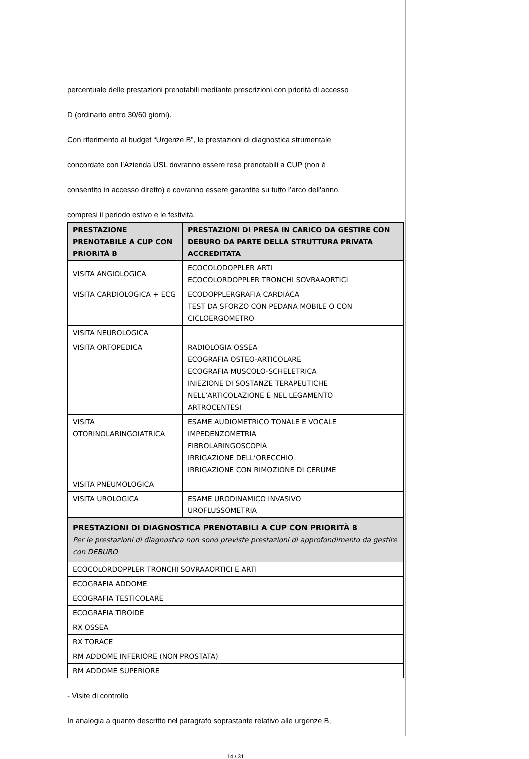percentuale delle prestazioni prenotabili mediante prescrizioni con priorità di accesso
D (ordinario entro 30/60 giorni).
Con riferimento al budget “Urgenze B”, le prestazioni di diagnostica strumentale
concordate con l’Azienda USL dovranno essere rese prenotabili a CUP (non è
consentito in accesso diretto) e dovranno essere garantite su tutto l’arco dell'anno,
compresi il periodo estivo e le festività.
| PRESTAZIONE PRENOTABILE A CUP CON PRIORITÀ B | PRESTAZIONI DI PRESA IN CARICO DA GESTIRE CON DEBURO DA PARTE DELLA STRUTTURA PRIVATA ACCREDITATA |
| --- | --- |
| VISITA ANGIOLOGICA | ECOCOLODOPPLER ARTI ECOCOLORDOPPLER TRONCHI SOVRAAORTICI |
| VISITA CARDIOLOGICA + ECG | ECODOPPLERGRAFIA CARDIACA TEST DA SFORZO CON PEDANA MOBILE O CON CICLOERGOMETRO |
| VISITA NEUROLOGICA | |
| VISITA ORTOPEDICA | RADIOLOGIA OSSEA ECOGRAFIA OSTEO-ARTICOLARE ECOGRAFIA MUSCOLO-SCHELETRICA INIEZIONE DI SOSTANZE TERAPEUTICHE NELL’ARTICOLAZIONE E NEL LEGAMENTO ARTROCENTESI |
| VISITA OTORINOLARINGOIATRICA | ESAME AUDIOMETRICO TONALE E VOCALE IMPEDENZOMETRIA FIBROLARINGOSCOPIA IRRIGAZIONE DELL’ORECCHIO IRRIGAZIONE CON RIMOZIONE DI CERUME |
| VISITA PNEUMOLOGICA | |
| VISITA UROLOGICA | ESAME URODINAMICO INVASIVO UROFLUSSOMETRIA |
| PRESTAZIONI DI DIAGNOSTICA PRENOTABILI A CUP CON PRIORITÀ B Per le prestazioni di diagnostica non sono previste prestazioni di approfondimento da gestire con DEBURO | |
| ECOCOLORDOPPLER TRONCHI SOVRAAORTICI E ARTI | |
| ECOGRAFIA ADDOME | |
| ECOGRAFIA TESTICOLARE | |
| ECOGRAFIA TIROIDE | |
| RX OSSEA | |
| RX TORACE | |
| RM ADDOME INFERIORE (NON PROSTATA) | |
| RM ADDOME SUPERIORE | |
- Visite di controllo
In analogia a quanto descritto nel paragrafo soprastante relativo alle urgenze B,
14 / 31